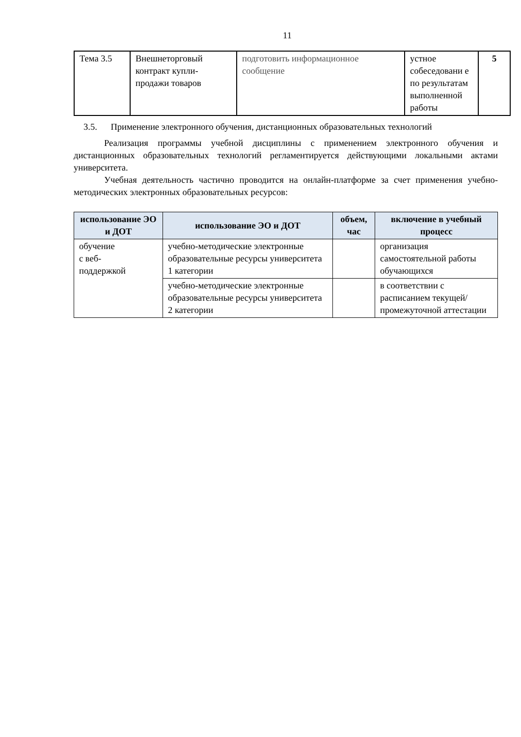11
| Тема 3.5 | Внешнеторговый контракт купли-продажи товаров | подготовить информационное сообщение | устное собеседовани е по результатам выполненной работы | 5 |
3.5. Применение электронного обучения, дистанционных образовательных технологий
Реализация программы учебной дисциплины с применением электронного обучения и дистанционных образовательных технологий регламентируется действующими локальными актами университета.
Учебная деятельность частично проводится на онлайн-платформе за счет применения учебно-методических электронных образовательных ресурсов:
| использование ЭО и ДОТ | использование ЭО и ДОТ | объем, час | включение в учебный процесс |
| --- | --- | --- | --- |
| обучение с веб- поддержкой | учебно-методические электронные образовательные ресурсы университета 1 категории | | организация самостоятельной работы обучающихся |
| | учебно-методические электронные образовательные ресурсы университета 2 категории | | в соответствии с расписанием текущей/промежуточной аттестации |